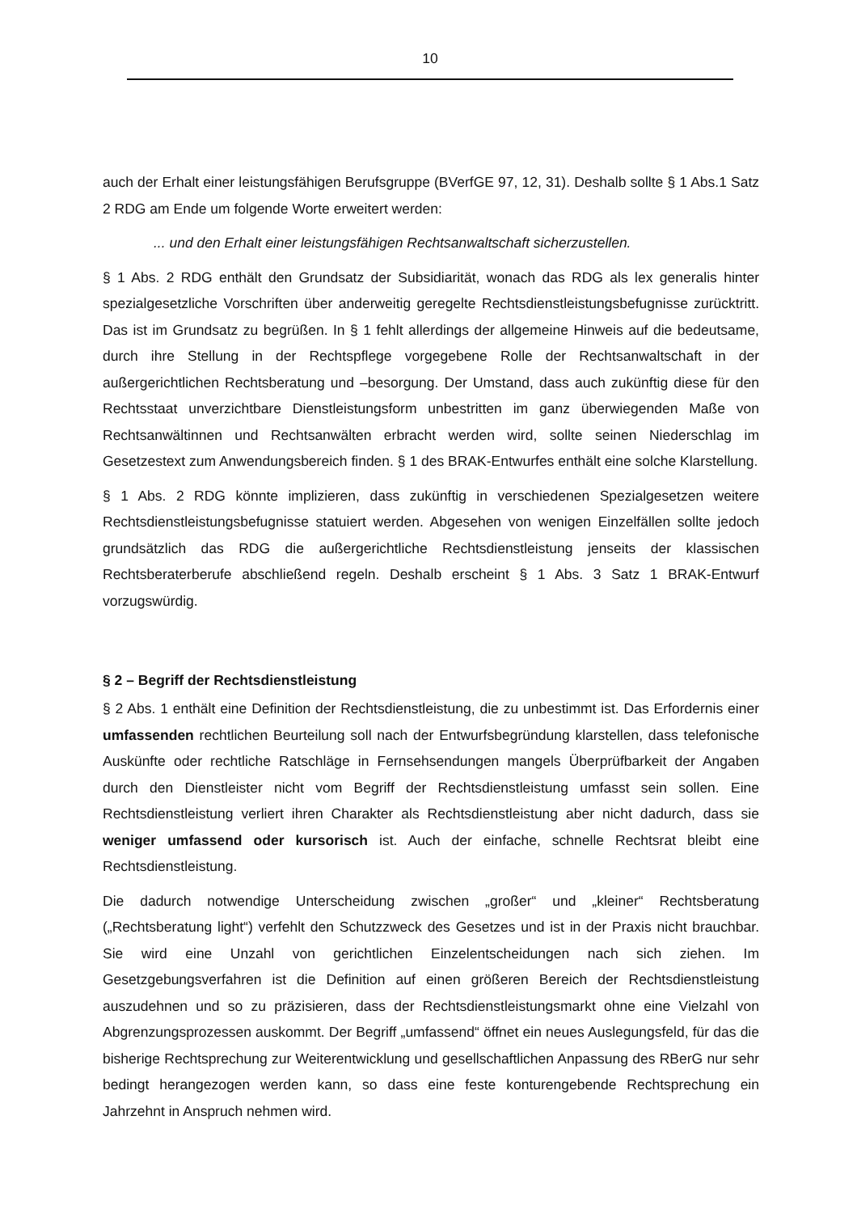10
auch der Erhalt einer leistungsfähigen Berufsgruppe (BVerfGE 97, 12, 31). Deshalb sollte § 1 Abs.1 Satz 2 RDG am Ende um folgende Worte erweitert werden:
... und den Erhalt einer leistungsfähigen Rechtsanwaltschaft sicherzustellen.
§ 1 Abs. 2 RDG enthält den Grundsatz der Subsidiarität, wonach das RDG als lex generalis hinter spezialgesetzliche Vorschriften über anderweitig geregelte Rechtsdienstleistungsbefugnisse zurücktritt. Das ist im Grundsatz zu begrüßen. In § 1 fehlt allerdings der allgemeine Hinweis auf die bedeutsame, durch ihre Stellung in der Rechtspflege vorgegebene Rolle der Rechtsanwaltschaft in der außergerichtlichen Rechtsberatung und –besorgung. Der Umstand, dass auch zukünftig diese für den Rechtsstaat unverzichtbare Dienstleistungsform unbestritten im ganz überwiegenden Maße von Rechtsanwältinnen und Rechtsanwälten erbracht werden wird, sollte seinen Niederschlag im Gesetzestext zum Anwendungsbereich finden. § 1 des BRAK-Entwurfes enthält eine solche Klarstellung.
§ 1 Abs. 2 RDG könnte implizieren, dass zukünftig in verschiedenen Spezialgesetzen weitere Rechtsdienstleistungsbefugnisse statuiert werden. Abgesehen von wenigen Einzelfällen sollte jedoch grundsätzlich das RDG die außergerichtliche Rechtsdienstleistung jenseits der klassischen Rechtsberaterberufe abschließend regeln. Deshalb erscheint § 1 Abs. 3 Satz 1 BRAK-Entwurf vorzugswürdig.
§ 2 – Begriff der Rechtsdienstleistung
§ 2 Abs. 1 enthält eine Definition der Rechtsdienstleistung, die zu unbestimmt ist. Das Erfordernis einer umfassenden rechtlichen Beurteilung soll nach der Entwurfsbegründung klarstellen, dass telefonische Auskünfte oder rechtliche Ratschläge in Fernsehsendungen mangels Überprüfbarkeit der Angaben durch den Dienstleister nicht vom Begriff der Rechtsdienstleistung umfasst sein sollen. Eine Rechtsdienstleistung verliert ihren Charakter als Rechtsdienstleistung aber nicht dadurch, dass sie weniger umfassend oder kursorisch ist. Auch der einfache, schnelle Rechtsrat bleibt eine Rechtsdienstleistung.
Die dadurch notwendige Unterscheidung zwischen „großer“ und „kleiner“ Rechtsberatung („Rechtsberatung light“) verfehlt den Schutzzweck des Gesetzes und ist in der Praxis nicht brauchbar. Sie wird eine Unzahl von gerichtlichen Einzelentscheidungen nach sich ziehen. Im Gesetzgebungsverfahren ist die Definition auf einen größeren Bereich der Rechtsdienstleistung auszudehnen und so zu präzisieren, dass der Rechtsdienstleistungsmarkt ohne eine Vielzahl von Abgrenzungsprozessen auskommt. Der Begriff „umfassend“ öffnet ein neues Auslegungsfeld, für das die bisherige Rechtsprechung zur Weiterentwicklung und gesellschaftlichen Anpassung des RBerG nur sehr bedingt herangezogen werden kann, so dass eine feste konturengebende Rechtsprechung ein Jahrzehnt in Anspruch nehmen wird.